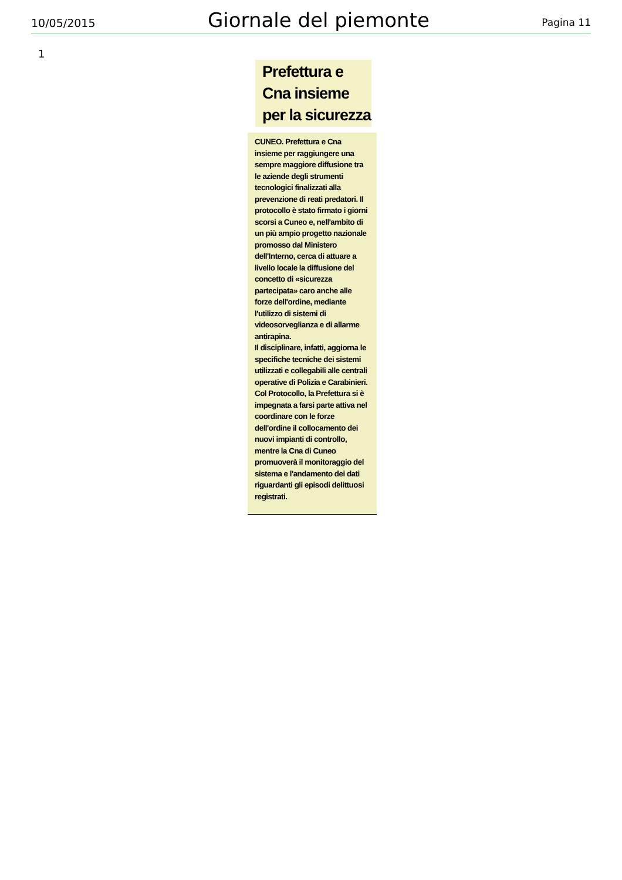10/05/2015 Giornale del piemonte Pagina 11
1
Prefettura e
Cna insieme
per la sicurezza
CUNEO. Prefettura e Cna insieme per raggiungere una sempre maggiore diffusione tra le aziende degli strumenti tecnologici finalizzati alla prevenzione di reati predatori. Il protocollo è stato firmato i giorni scorsi a Cuneo e, nell'ambito di un più ampio progetto nazionale promosso dal Ministero dell'Interno, cerca di attuare a livello locale la diffusione del concetto di «sicurezza partecipata» caro anche alle forze dell'ordine, mediante l'utilizzo di sistemi di videosorveglianza e di allarme antirapina.
Il disciplinare, infatti, aggiorna le specifiche tecniche dei sistemi utilizzati e collegabili alle centrali operative di Polizia e Carabinieri. Col Protocollo, la Prefettura si è impegnata a farsi parte attiva nel coordinare con le forze dell'ordine il collocamento dei nuovi impianti di controllo, mentre la Cna di Cuneo promuoverà il monitoraggio del sistema e l'andamento dei dati riguardanti gli episodi delittuosi registrati.